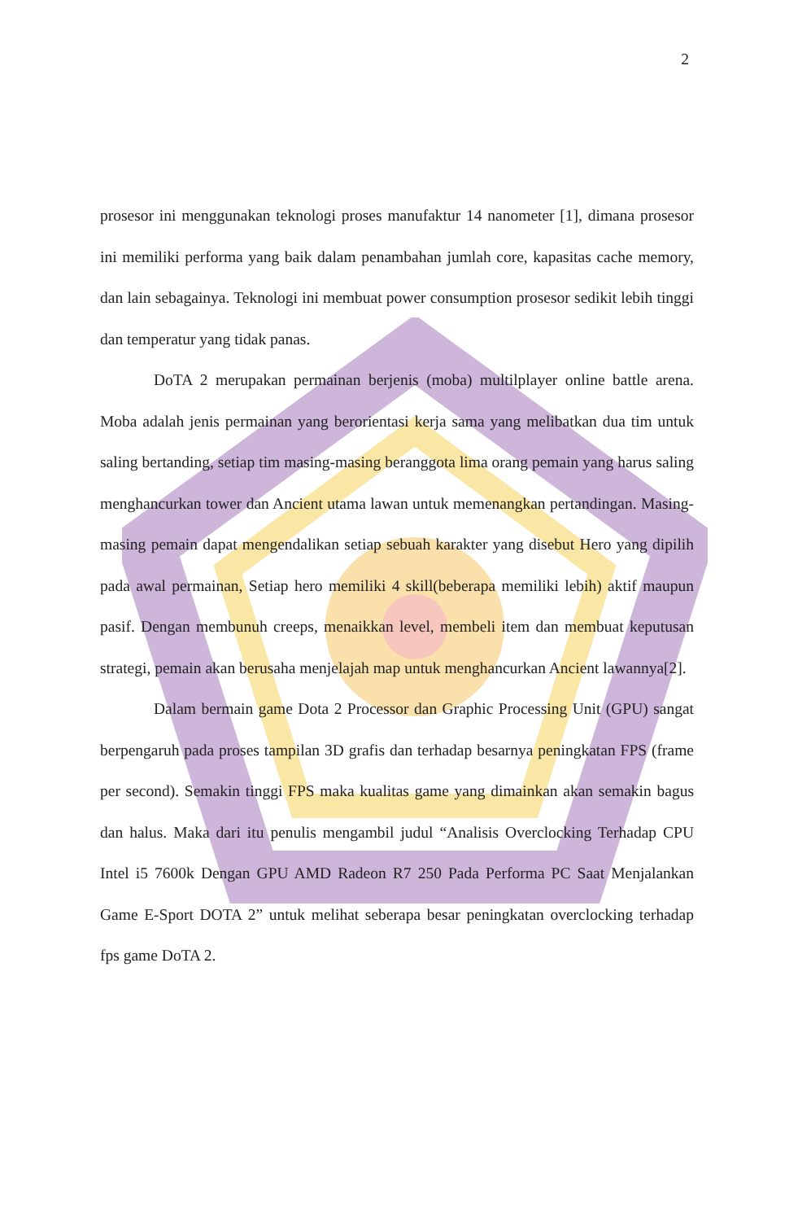2
prosesor ini menggunakan teknologi proses manufaktur 14 nanometer [1], dimana prosesor ini memiliki performa yang baik dalam penambahan jumlah core, kapasitas cache memory, dan lain sebagainya. Teknologi ini membuat power consumption prosesor sedikit lebih tinggi dan temperatur yang tidak panas.
DoTA 2 merupakan permainan berjenis (moba) multilplayer online battle arena. Moba adalah jenis permainan yang berorientasi kerja sama yang melibatkan dua tim untuk saling bertanding, setiap tim masing-masing beranggota lima orang pemain yang harus saling menghancurkan tower dan Ancient utama lawan untuk memenangkan pertandingan. Masing-masing pemain dapat mengendalikan setiap sebuah karakter yang disebut Hero yang dipilih pada awal permainan, Setiap hero memiliki 4 skill(beberapa memiliki lebih) aktif maupun pasif. Dengan membunuh creeps, menaikkan level, membeli item dan membuat keputusan strategi, pemain akan berusaha menjelajah map untuk menghancurkan Ancient lawannya[2].
Dalam bermain game Dota 2 Processor dan Graphic Processing Unit (GPU) sangat berpengaruh pada proses tampilan 3D grafis dan terhadap besarnya peningkatan FPS (frame per second). Semakin tinggi FPS maka kualitas game yang dimainkan akan semakin bagus dan halus. Maka dari itu penulis mengambil judul “Analisis Overclocking Terhadap CPU Intel i5 7600k Dengan GPU AMD Radeon R7 250 Pada Performa PC Saat Menjalankan Game E-Sport DOTA 2” untuk melihat seberapa besar peningkatan overclocking terhadap fps game DoTA 2.